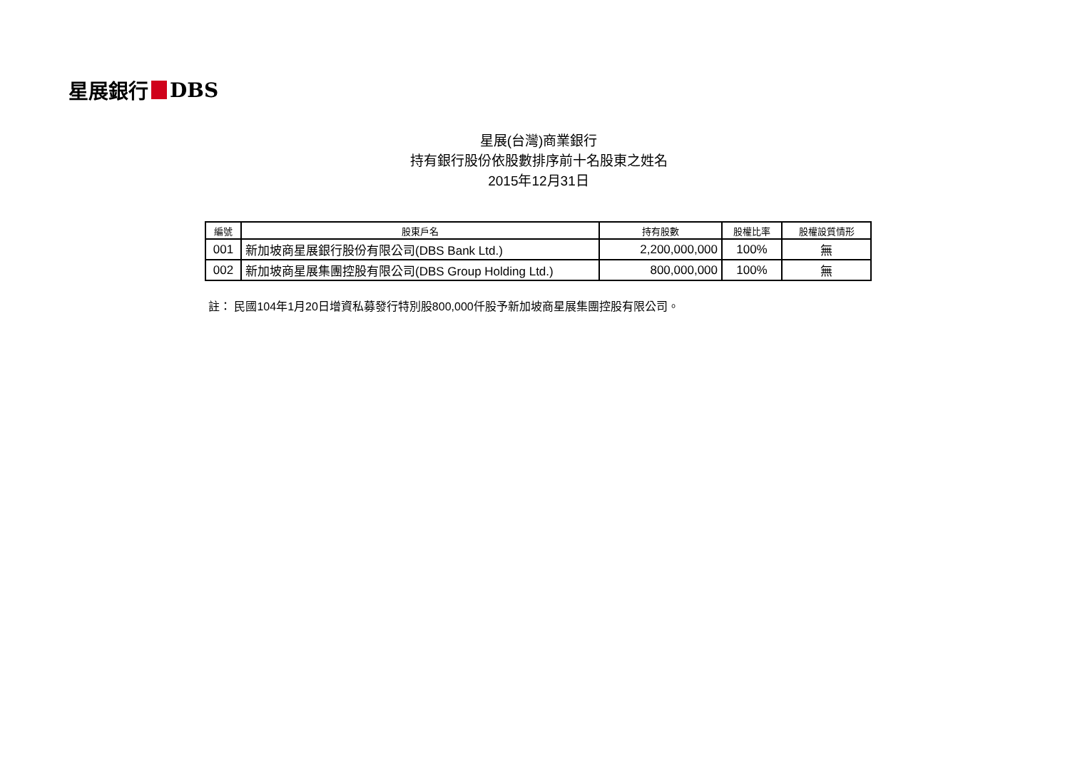星展銀行 DBS
星展(台灣)商業銀行
持有銀行股份依股數排序前十名股東之姓名
2015年12月31日
| 編號 | 股東戶名 | 持有股數 | 股權比率 | 股權設質情形 |
| --- | --- | --- | --- | --- |
| 001 | 新加坡商星展銀行股份有限公司(DBS Bank Ltd.) | 2,200,000,000 | 100% | 無 |
| 002 | 新加坡商星展集團控股有限公司(DBS Group Holding Ltd.) | 800,000,000 | 100% | 無 |
註： 民國104年1月20日增資私募發行特別股800,000仟股予新加坡商星展集團控股有限公司。